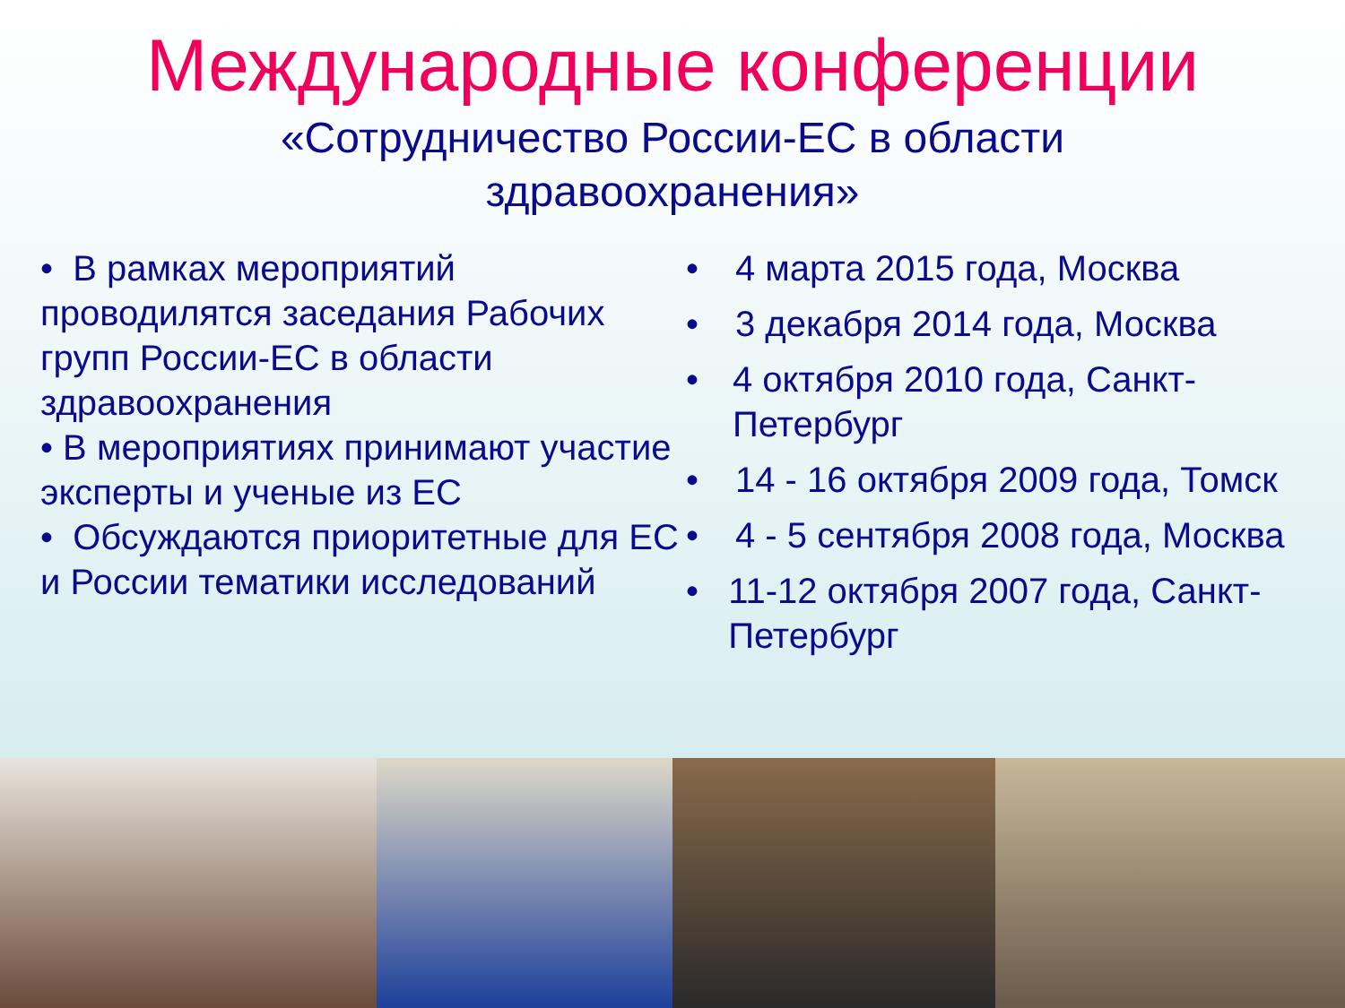Международные конференции
«Сотрудничество России-ЕС в области
здравоохранения»
• В рамках мероприятий проводилятся заседания Рабочих групп России-ЕС в области здравоохранения
• В мероприятиях принимают участие эксперты и ученые из ЕС
• Обсуждаются приоритетные для ЕС и России тематики исследований
• 4 марта 2015 года, Москва
• 3 декабря 2014 года, Москва
• 4 октября 2010 года, Санкт-Петербург
• 14 - 16 октября 2009 года, Томск
• 4 - 5 сентября 2008 года, Москва
• 11-12 октября 2007 года, Санкт-Петербург